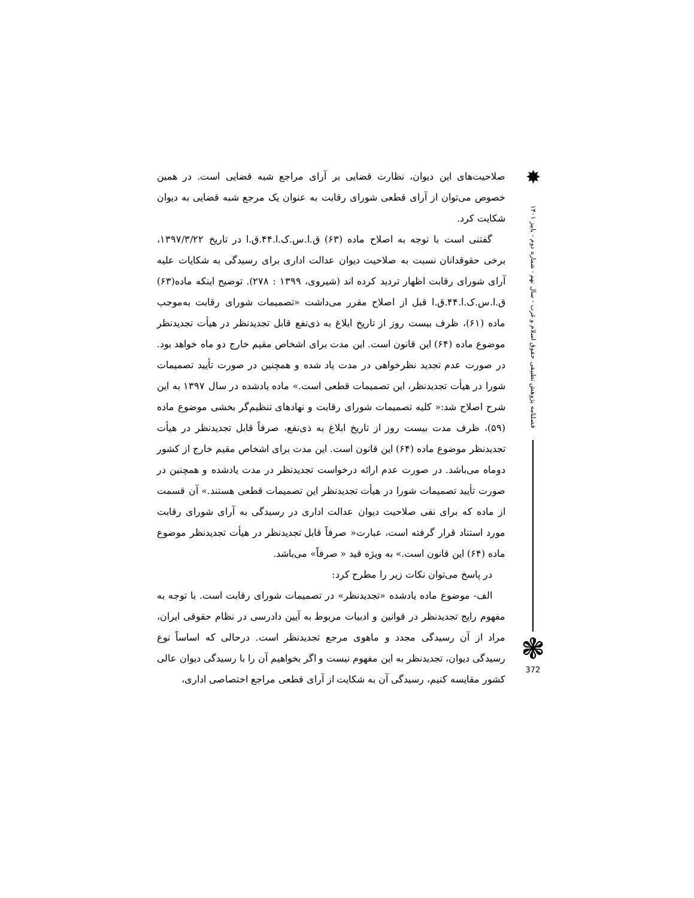صلاحیت‌های این دیوان، نظارت قضایی بر آرای مراجع شبه قضایی است. در همین خصوص می‌توان از آرای قطعی شورای رقابت به عنوان یک مرجع شبه قضایی به دیوان شکایت کرد.
گفتنی است با توجه به اصلاح ماده (۶۳) ق.ا.س.ک.ا.۴۴.ق.ا در تاریخ ۱۳۹۷/۳/۲۲، برخی حقوقدانان نسبت به صلاحیت دیوان عدالت اداری برای رسیدگی به شکایات علیه آرای شورای رقابت اظهار تردید کرده اند (شیروی، ۱۳۹۹ : ۲۷۸). توضیح اینکه ماده(۶۳) ق.ا.س.ک.ا.۴۴.ق.ا قبل از اصلاح مقرر می‌داشت «تصمیمات شورای رقابت به‌موجب ماده (۶۱)، ظرف بیست روز از تاریخ ابلاغ به ذی‌نفع قابل تجدیدنظر در هیأت تجدیدنظر موضوع ماده (۶۴) این قانون است. این مدت برای اشخاص مقیم خارج دو ماه خواهد بود. در صورت عدم تجدید نظرخواهی در مدت یاد شده و همچنین در صورت تأیید تصمیمات شورا در هیأت تجدیدنظر، این تصمیمات قطعی است.» ماده یادشده در سال ۱۳۹۷ به این شرح اصلاح شد:« کلیه تصمیمات شورای رقابت و نهادهای تنظیم‌گر بخشی موضوع ماده (۵۹)، ظرف مدت بیست روز از تاریخ ابلاغ به ذی‌نفع، صرفاً قابل تجدیدنظر در هیأت تجدیدنظر موضوع ماده (۶۴) این قانون است. این مدت برای اشخاص مقیم خارج از کشور دوماه می‌باشد. در صورت عدم ارائه درخواست تجدیدنظر در مدت یادشده و همچنین در صورت تأیید تصمیمات شورا در هیأت تجدیدنظر این تصمیمات قطعی هستند.» آن قسمت از ماده که برای نفی صلاحیت دیوان عدالت اداری در رسیدگی به آرای شورای رقابت مورد استناد قرار گرفته است، عبارت« صرفاً قابل تجدیدنظر در هیأت تجدیدنظر موضوع ماده (۶۴) این قانون است.» به ویژه قید « صرفاً» می‌باشد.
در پاسخ می‌توان نکات زیر را مطرح کرد:
الف- موضوع ماده یادشده «تجدیدنظر» در تصمیمات شورای رقابت است. با توجه به مفهوم رایج تجدیدنظر در قوانین و ادبیات مربوط به آیین دادرسی در نظام حقوقی ایران، مراد از آن رسیدگی مجدد و ماهوی مرجع تجدیدنظر است. درحالی که اساساً نوع رسیدگی دیوان، تجدیدنظر به این مفهوم نیست و اگر بخواهیم آن را با رسیدگی دیوان عالی کشور مقایسه کنیم، رسیدگی آن به شکایت از آرای قطعی مراجع اختصاصی اداری،
✸
فصلنامه پژوهش تطبیقی حقوق اسلام و غرب - سال نهم - شماره دوم - پاییز ۱۴۰۱
❃
372